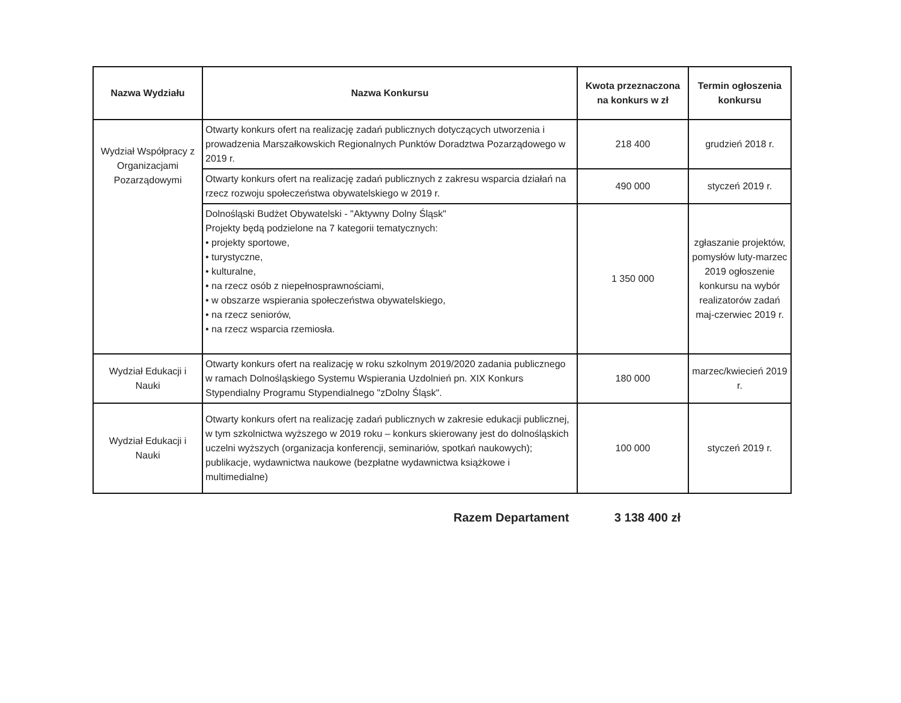| Nazwa Wydziału | Nazwa Konkursu | Kwota przeznaczona na konkurs w zł | Termin ogłoszenia konkursu |
| --- | --- | --- | --- |
| Wydział Współpracy z Organizacjami Pozarządowymi | Otwarty konkurs ofert na realizację zadań publicznych dotyczących utworzenia i prowadzenia Marszałkowskich Regionalnych Punktów Doradztwa Pozarządowego w 2019 r. | 218 400 | grudzień 2018 r. |
| | Otwarty konkurs ofert na realizację zadań publicznych z zakresu wsparcia działań na rzecz rozwoju społeczeństwa obywatelskiego w 2019 r. | 490 000 | styczeń 2019 r. |
| | Dolnośląski Budżet Obywatelski - "Aktywny Dolny Śląsk" Projekty będą podzielone na 7 kategorii tematycznych: • projekty sportowe, • turystyczne, • kulturalne, • na rzecz osób z niepełnosprawnościami, • w obszarze wspierania społeczeństwa obywatelskiego, • na rzecz seniorów, • na rzecz wsparcia rzemiosła. | 1 350 000 | zgłaszanie projektów, pomysłów luty-marzec 2019 ogłoszenie konkursu na wybór realizatorów zadań maj-czerwiec 2019 r. |
| Wydział Edukacji i Nauki | Otwarty konkurs ofert na realizację w roku szkolnym 2019/2020 zadania publicznego w ramach Dolnośląskiego Systemu Wspierania Uzdolnień pn. XIX Konkurs Stypendialny Programu Stypendialnego "zDolny Śląsk". | 180 000 | marzec/kwiecień 2019 r. |
| Wydział Edukacji i Nauki | Otwarty konkurs ofert na realizację zadań publicznych w zakresie edukacji publicznej, w tym szkolnictwa wyższego w 2019 roku – konkurs skierowany jest do dolnośląskich uczelni wyższych (organizacja konferencji, seminariów, spotkań naukowych); publikacje, wydawnictwa naukowe (bezpłatne wydawnictwa książkowe i multimedialne) | 100 000 | styczeń 2019 r. |
Razem Departament 3 138 400 zł